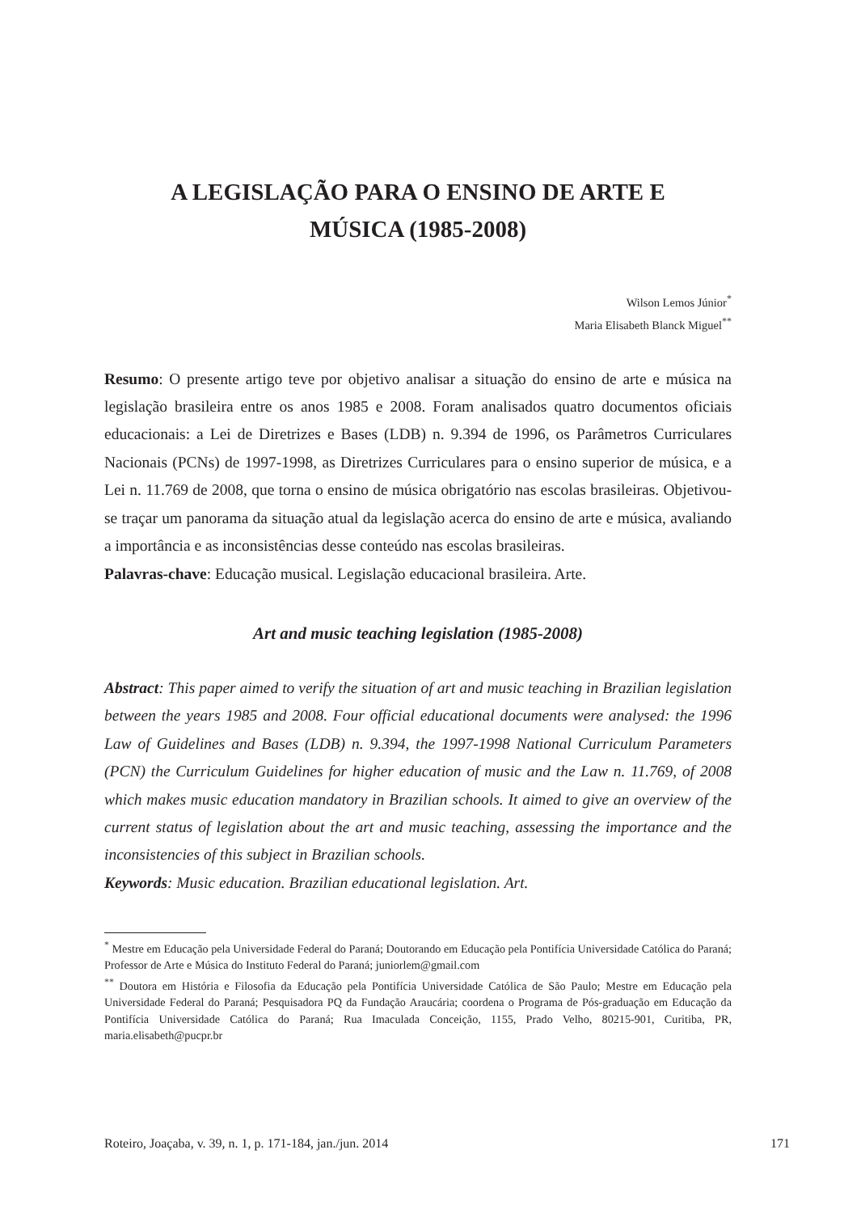A LEGISLAÇÃO PARA O ENSINO DE ARTE E
MÚSICA (1985-2008)
Wilson Lemos Júnior<sup>*</sup>
Maria Elisabeth Blanck Miguel<sup>**</sup>
Resumo: O presente artigo teve por objetivo analisar a situação do ensino de arte e música na legislação brasileira entre os anos 1985 e 2008. Foram analisados quatro documentos oficiais educacionais: a Lei de Diretrizes e Bases (LDB) n. 9.394 de 1996, os Parâmetros Curriculares Nacionais (PCNs) de 1997-1998, as Diretrizes Curriculares para o ensino superior de música, e a Lei n. 11.769 de 2008, que torna o ensino de música obrigatório nas escolas brasileiras. Objetivou-se traçar um panorama da situação atual da legislação acerca do ensino de arte e música, avaliando a importância e as inconsistências desse conteúdo nas escolas brasileiras.
Palavras-chave: Educação musical. Legislação educacional brasileira. Arte.
Art and music teaching legislation (1985-2008)
Abstract: This paper aimed to verify the situation of art and music teaching in Brazilian legislation between the years 1985 and 2008. Four official educational documents were analysed: the 1996 Law of Guidelines and Bases (LDB) n. 9.394, the 1997-1998 National Curriculum Parameters (PCN) the Curriculum Guidelines for higher education of music and the Law n. 11.769, of 2008 which makes music education mandatory in Brazilian schools. It aimed to give an overview of the current status of legislation about the art and music teaching, assessing the importance and the inconsistencies of this subject in Brazilian schools.
Keywords: Music education. Brazilian educational legislation. Art.
<sup>*</sup> Mestre em Educação pela Universidade Federal do Paraná; Doutorando em Educação pela Pontifícia Universidade Católica do Paraná; Professor de Arte e Música do Instituto Federal do Paraná; juniorlem@gmail.com
<sup>**</sup> Doutora em História e Filosofia da Educação pela Pontifícia Universidade Católica de São Paulo; Mestre em Educação pela Universidade Federal do Paraná; Pesquisadora PQ da Fundação Araucária; coordena o Programa de Pós-graduação em Educação da Pontifícia Universidade Católica do Paraná; Rua Imaculada Conceição, 1155, Prado Velho, 80215-901, Curitiba, PR, maria.elisabeth@pucpr.br
Roteiro, Joaçaba, v. 39, n. 1, p. 171-184, jan./jun. 2014 171